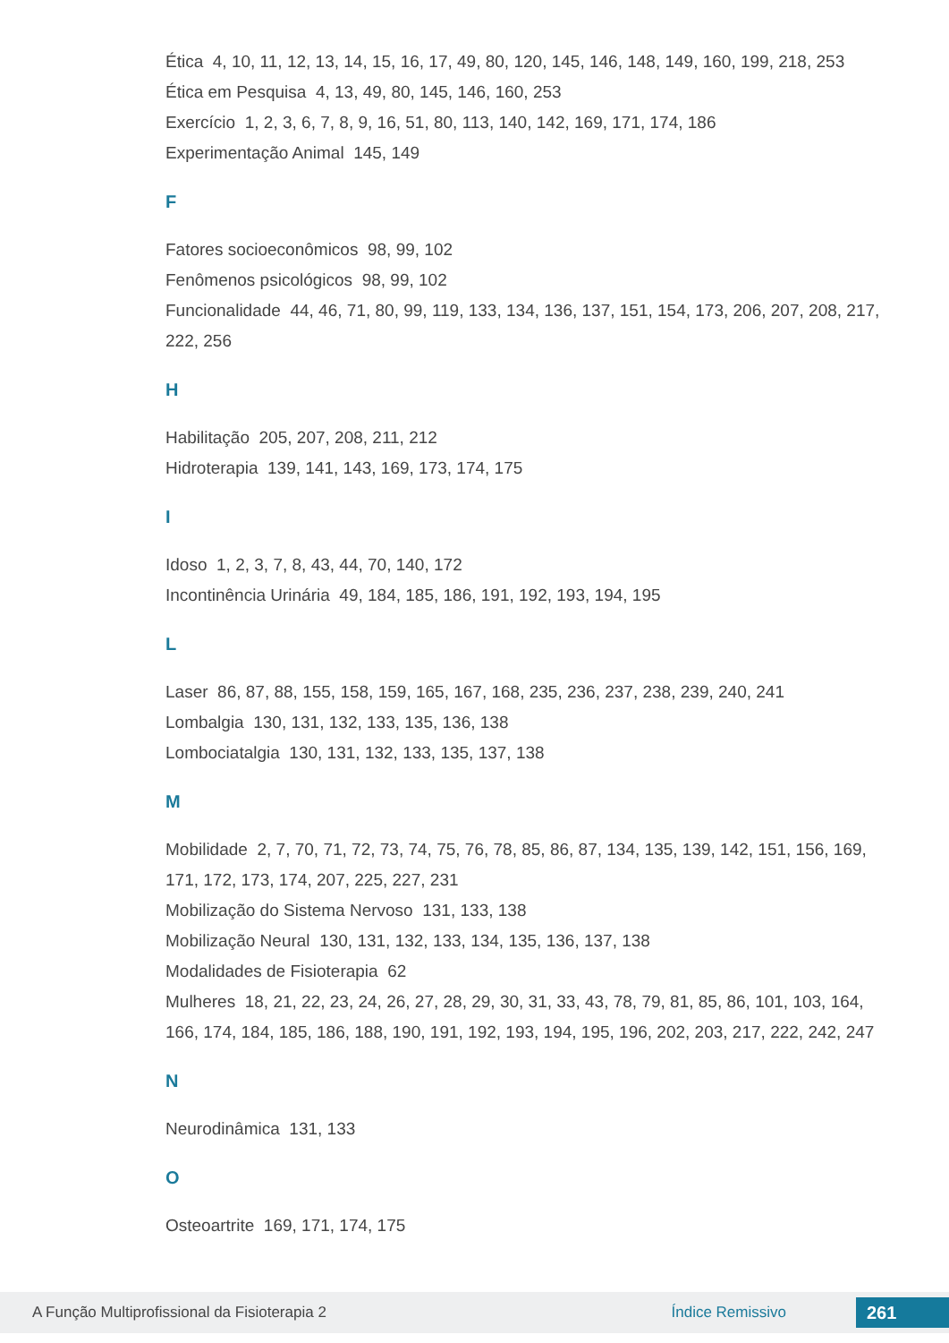Ética 4, 10, 11, 12, 13, 14, 15, 16, 17, 49, 80, 120, 145, 146, 148, 149, 160, 199, 218, 253
Ética em Pesquisa 4, 13, 49, 80, 145, 146, 160, 253
Exercício 1, 2, 3, 6, 7, 8, 9, 16, 51, 80, 113, 140, 142, 169, 171, 174, 186
Experimentação Animal 145, 149
F
Fatores socioeconômicos 98, 99, 102
Fenômenos psicológicos 98, 99, 102
Funcionalidade 44, 46, 71, 80, 99, 119, 133, 134, 136, 137, 151, 154, 173, 206, 207, 208, 217, 222, 256
H
Habilitação 205, 207, 208, 211, 212
Hidroterapia 139, 141, 143, 169, 173, 174, 175
I
Idoso 1, 2, 3, 7, 8, 43, 44, 70, 140, 172
Incontinência Urinária 49, 184, 185, 186, 191, 192, 193, 194, 195
L
Laser 86, 87, 88, 155, 158, 159, 165, 167, 168, 235, 236, 237, 238, 239, 240, 241
Lombalgia 130, 131, 132, 133, 135, 136, 138
Lombociatalgia 130, 131, 132, 133, 135, 137, 138
M
Mobilidade 2, 7, 70, 71, 72, 73, 74, 75, 76, 78, 85, 86, 87, 134, 135, 139, 142, 151, 156, 169, 171, 172, 173, 174, 207, 225, 227, 231
Mobilização do Sistema Nervoso 131, 133, 138
Mobilização Neural 130, 131, 132, 133, 134, 135, 136, 137, 138
Modalidades de Fisioterapia 62
Mulheres 18, 21, 22, 23, 24, 26, 27, 28, 29, 30, 31, 33, 43, 78, 79, 81, 85, 86, 101, 103, 164, 166, 174, 184, 185, 186, 188, 190, 191, 192, 193, 194, 195, 196, 202, 203, 217, 222, 242, 247
N
Neurodinâmica 131, 133
O
Osteoartrite 169, 171, 174, 175
A Função Multiprofissional da Fisioterapia 2 Índice Remissivo 261